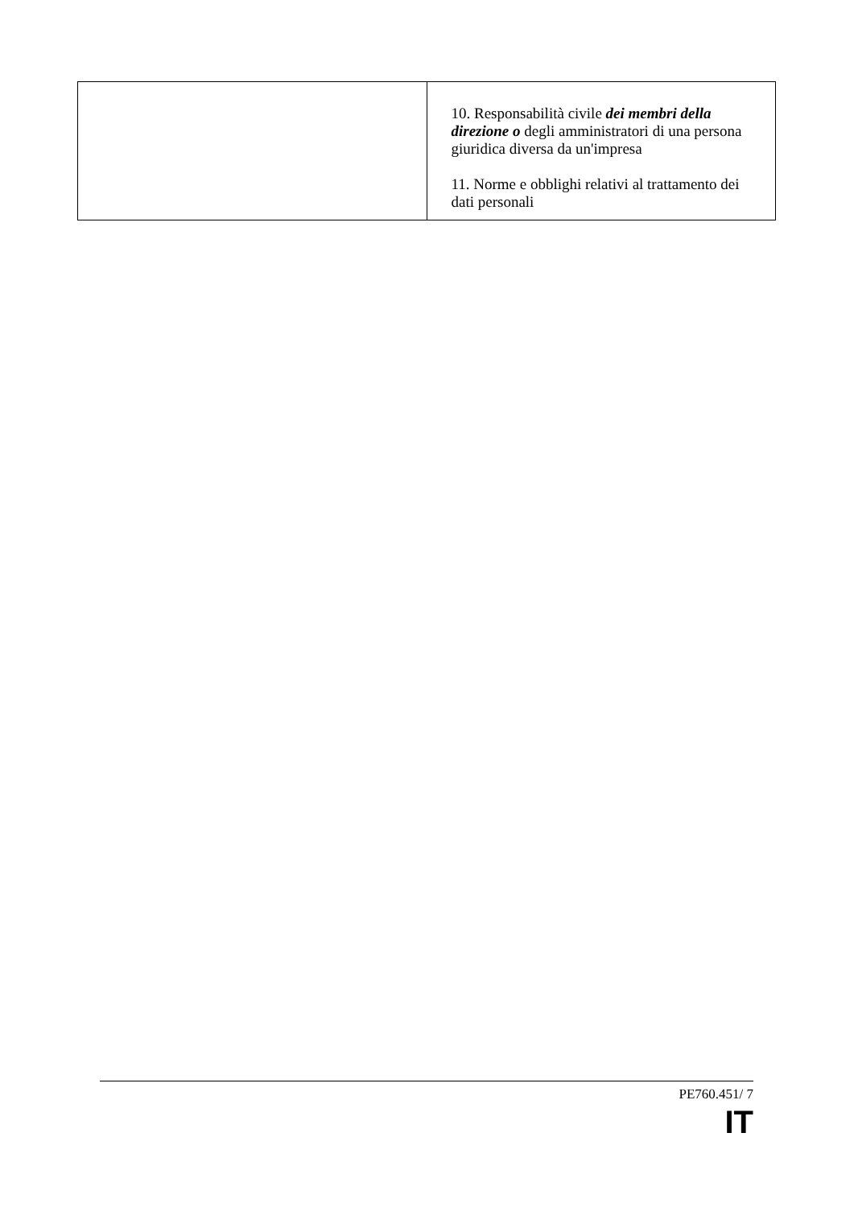| | 10. Responsabilità civile dei membri della direzione o degli amministratori di una persona giuridica diversa da un'impresa 11. Norme e obblighi relativi al trattamento dei dati personali |
PE760.451/ 7
IT